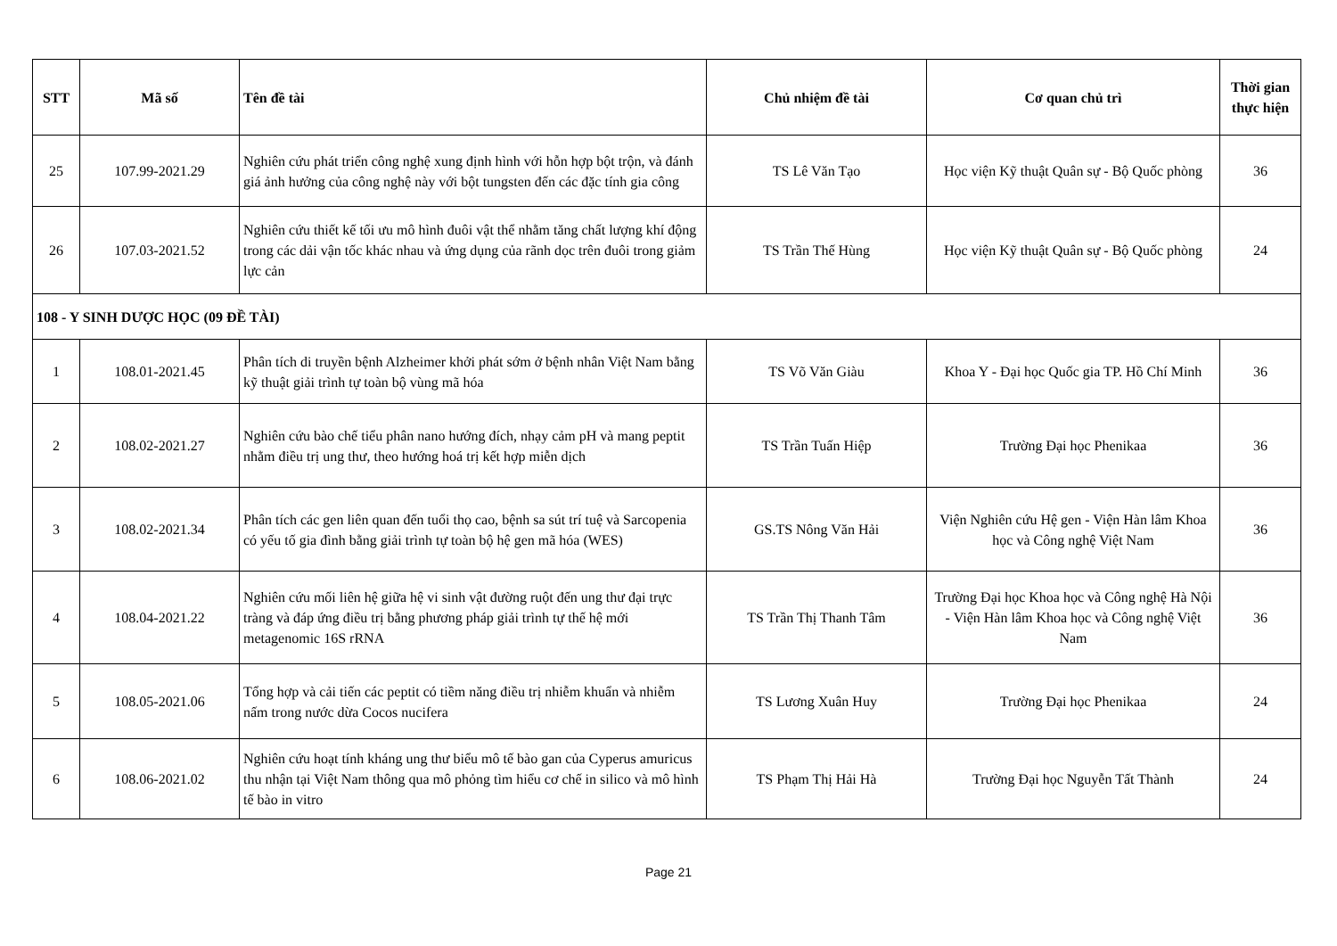| STT | Mã số | Tên đề tài | Chủ nhiệm đề tài | Cơ quan chủ trì | Thời gian thực hiện |
| --- | --- | --- | --- | --- | --- |
| 25 | 107.99-2021.29 | Nghiên cứu phát triển công nghệ xung định hình với hỗn hợp bột trộn, và đánh giá ảnh hưởng của công nghệ này với bột tungsten đến các đặc tính gia công | TS Lê Văn Tạo | Học viện Kỹ thuật Quân sự - Bộ Quốc phòng | 36 |
| 26 | 107.03-2021.52 | Nghiên cứu thiết kế tối ưu mô hình đuôi vật thể nhằm tăng chất lượng khí động trong các dải vận tốc khác nhau và ứng dụng của rãnh dọc trên đuôi trong giảm lực cản | TS Trần Thế Hùng | Học viện Kỹ thuật Quân sự - Bộ Quốc phòng | 24 |
| 108 - Y SINH DƯỢC HỌC (09 ĐỀ TÀI) | | | | | |
| 1 | 108.01-2021.45 | Phân tích di truyền bệnh Alzheimer khởi phát sớm ở bệnh nhân Việt Nam bằng kỹ thuật giải trình tự toàn bộ vùng mã hóa | TS Võ Văn Giàu | Khoa Y - Đại học Quốc gia TP. Hồ Chí Minh | 36 |
| 2 | 108.02-2021.27 | Nghiên cứu bào chế tiểu phân nano hướng đích, nhạy cảm pH và mang peptit nhằm điều trị ung thư, theo hướng hoá trị kết hợp miễn dịch | TS Trần Tuấn Hiệp | Trường Đại học Phenikaa | 36 |
| 3 | 108.02-2021.34 | Phân tích các gen liên quan đến tuổi thọ cao, bệnh sa sút trí tuệ và Sarcopenia có yếu tố gia đình bằng giải trình tự toàn bộ hệ gen mã hóa (WES) | GS.TS Nông Văn Hải | Viện Nghiên cứu Hệ gen - Viện Hàn lâm Khoa học và Công nghệ Việt Nam | 36 |
| 4 | 108.04-2021.22 | Nghiên cứu mối liên hệ giữa hệ vi sinh vật đường ruột đến ung thư đại trực tràng và đáp ứng điều trị bằng phương pháp giải trình tự thế hệ mới metagenomic 16S rRNA | TS Trần Thị Thanh Tâm | Trường Đại học Khoa học và Công nghệ Hà Nội - Viện Hàn lâm Khoa học và Công nghệ Việt Nam | 36 |
| 5 | 108.05-2021.06 | Tổng hợp và cải tiến các peptit có tiềm năng điều trị nhiễm khuẩn và nhiễm nấm trong nước dừa Cocos nucifera | TS Lương Xuân Huy | Trường Đại học Phenikaa | 24 |
| 6 | 108.06-2021.02 | Nghiên cứu hoạt tính kháng ung thư biểu mô tế bào gan của Cyperus amuricus thu nhận tại Việt Nam thông qua mô phỏng tìm hiểu cơ chế in silico và mô hình tế bào in vitro | TS Phạm Thị Hải Hà | Trường Đại học Nguyễn Tất Thành | 24 |
Page 21